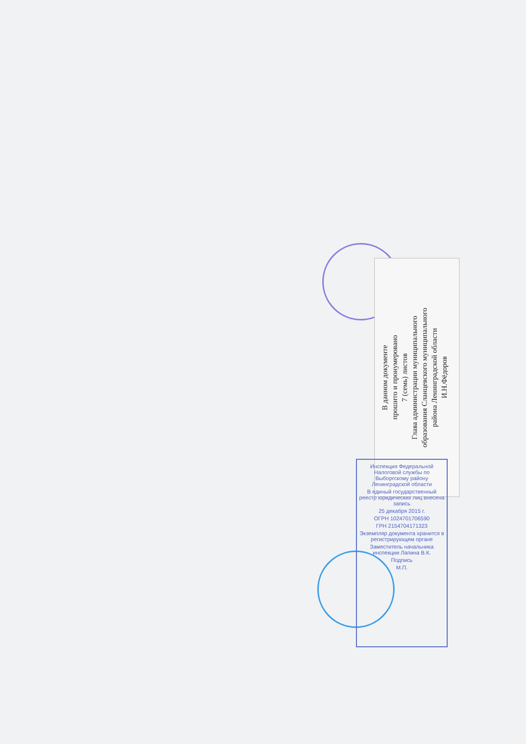В данном документе
прошито и пронумеровано
7 (семь) листов
Глава администрации муниципального
образования Сланцевского муниципального
района Ленинградской области
И.Н.Фёдоров
Инспекция Федеральной Налоговой службы по Выборгскому району Ленинградской области
В единый государственный реестр юридических лиц внесена запись
25 декабря 2015 г.
ОГРН 1024701706590
ГРН 2154704171323
Экземпляр документа хранится в регистрирующем органе
Заместитель начальника инспекции Лапина В.К.
Подпись
М.П.